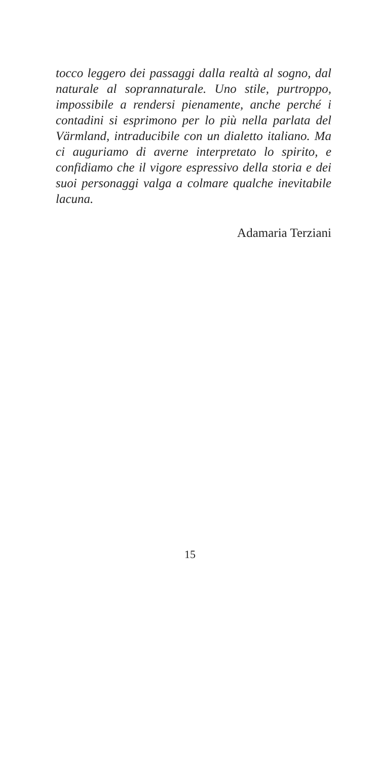tocco leggero dei passaggi dalla realtà al sogno, dal naturale al soprannaturale. Uno stile, purtroppo, impossibile a rendersi pienamente, anche perché i contadini si esprimono per lo più nella parlata del Värmland, intraducibile con un dialetto italiano. Ma ci auguriamo di averne interpretato lo spirito, e confidiamo che il vigore espressivo della storia e dei suoi personaggi valga a colmare qualche inevitabile lacuna.
Adamaria Terziani
15